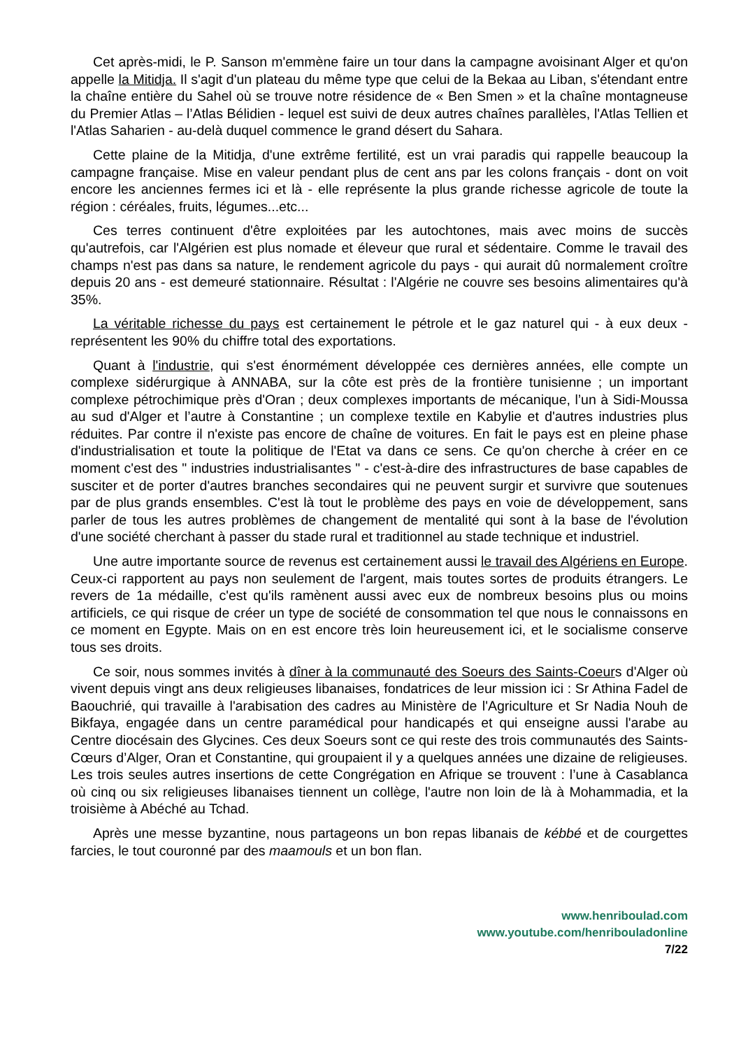Cet après-midi, le P. Sanson m'emmène faire un tour dans la campagne avoisinant Alger et qu'on appelle la Mitidja. Il s'agit d'un plateau du même type que celui de la Bekaa au Liban, s'étendant entre la chaîne entière du Sahel où se trouve notre résidence de « Ben Smen » et la chaîne montagneuse du Premier Atlas – l’Atlas Bélidien - lequel est suivi de deux autres chaînes parallèles, l'Atlas Tellien et l'Atlas Saharien - au-delà duquel commence le grand désert du Sahara.
Cette plaine de la Mitidja, d'une extrême fertilité, est un vrai paradis qui rappelle beaucoup la campagne française. Mise en valeur pendant plus de cent ans par les colons français - dont on voit encore les anciennes fermes ici et là - elle représente la plus grande richesse agricole de toute la région : céréales, fruits, légumes...etc...
Ces terres continuent d'être exploitées par les autochtones, mais avec moins de succès qu'autrefois, car l'Algérien est plus nomade et éleveur que rural et sédentaire. Comme le travail des champs n'est pas dans sa nature, le rendement agricole du pays - qui aurait dû normalement croître depuis 20 ans - est demeuré stationnaire. Résultat : l'Algérie ne couvre ses besoins alimentaires qu'à 35%.
La véritable richesse du pays est certainement le pétrole et le gaz naturel qui - à eux deux - représentent les 90% du chiffre total des exportations.
Quant à l'industrie, qui s'est énormément développée ces dernières années, elle compte un complexe sidérurgique à ANNABA, sur la côte est près de la frontière tunisienne ; un important complexe pétrochimique près d'Oran ; deux complexes importants de mécanique, l’un à Sidi-Moussa au sud d'Alger et l’autre à Constantine ; un complexe textile en Kabylie et d'autres industries plus réduites. Par contre il n'existe pas encore de chaîne de voitures. En fait le pays est en pleine phase d'industrialisation et toute la politique de l'Etat va dans ce sens. Ce qu'on cherche à créer en ce moment c'est des " industries industrialisantes " - c'est-à-dire des infrastructures de base capables de susciter et de porter d'autres branches secondaires qui ne peuvent surgir et survivre que soutenues par de plus grands ensembles. C'est là tout le problème des pays en voie de développement, sans parler de tous les autres problèmes de changement de mentalité qui sont à la base de l'évolution d'une société cherchant à passer du stade rural et traditionnel au stade technique et industriel.
Une autre importante source de revenus est certainement aussi le travail des Algériens en Europe. Ceux-ci rapportent au pays non seulement de l'argent, mais toutes sortes de produits étrangers. Le revers de 1a médaille, c'est qu'ils ramènent aussi avec eux de nombreux besoins plus ou moins artificiels, ce qui risque de créer un type de société de consommation tel que nous le connaissons en ce moment en Egypte. Mais on en est encore très loin heureusement ici, et le socialisme conserve tous ses droits.
Ce soir, nous sommes invités à dîner à la communauté des Soeurs des Saints-Coeurs d'Alger où vivent depuis vingt ans deux religieuses libanaises, fondatrices de leur mission ici : Sr Athina Fadel de Baouchrié, qui travaille à l'arabisation des cadres au Ministère de l'Agriculture et Sr Nadia Nouh de Bikfaya, engagée dans un centre paramédical pour handicapés et qui enseigne aussi l'arabe au Centre diocésain des Glycines. Ces deux Soeurs sont ce qui reste des trois communautés des Saints-Cœurs d’Alger, Oran et Constantine, qui groupaient il y a quelques années une dizaine de religieuses. Les trois seules autres insertions de cette Congrégation en Afrique se trouvent : l’une à Casablanca où cinq ou six religieuses libanaises tiennent un collège, l'autre non loin de là à Mohammadia, et la troisième à Abéché au Tchad.
Après une messe byzantine, nous partageons un bon repas libanais de kébbé et de courgettes farcies, le tout couronné par des maamouls et un bon flan.
www.henriboulad.com
www.youtube.com/henribouladonline
7/22